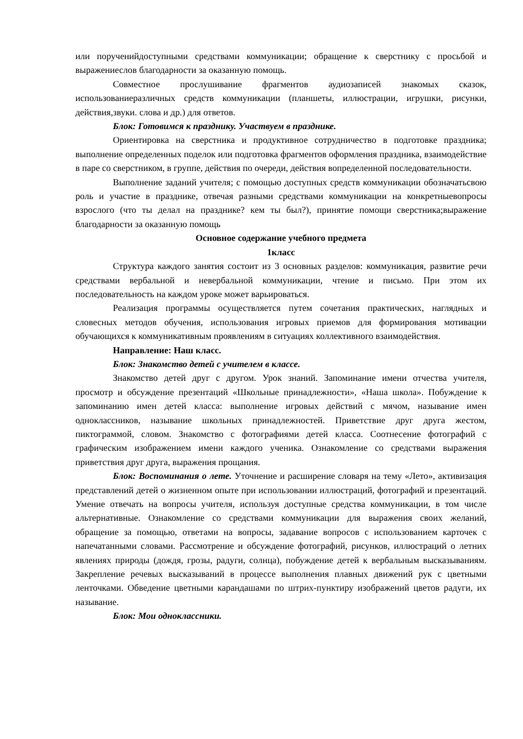или порученийдоступными средствами коммуникации; обращение к сверстнику с просьбой и выражениеслов благодарности за оказанную помощь.
Совместное прослушивание фрагментов аудиозаписей знакомых сказок, использованиеразличных средств коммуникации (планшеты, иллюстрации, игрушки, рисунки, действия,звуки. слова и др.) для ответов.
Блок: Готовимся к празднику. Участвуем в празднике.
Ориентировка на сверстника и продуктивное сотрудничество в подготовке праздника; выполнение определенных поделок или подготовка фрагментов оформления праздника, взаимодействие в паре со сверстником, в группе, действия по очереди, действия вопределенной последовательности.
Выполнение заданий учителя; с помощью доступных средств коммуникации обозначатьсвою роль и участие в празднике, отвечая разными средствами коммуникации на конкретныевопросы взрослого (что ты делал на празднике? кем ты был?), принятие помощи сверстника;выражение благодарности за оказанную помощь
Основное содержание учебного предмета
1класс
Структура каждого занятия состоит из 3 основных разделов: коммуникация, развитие речи средствами вербальной и невербальной коммуникации, чтение и письмо. При этом их последовательность на каждом уроке может варьироваться.
Реализация программы осуществляется путем сочетания практических, наглядных и словесных методов обучения, использования игровых приемов для формирования мотивации обучающихся к коммуникативным проявлениям в ситуациях коллективного взаимодействия.
Направление: Наш класс.
Блок: Знакомство детей с учителем в классе.
Знакомство детей друг с другом. Урок знаний. Запоминание имени отчества учителя, просмотр и обсуждение презентаций «Школьные принадлежности», «Наша школа». Побуждение к запоминанию имен детей класса: выполнение игровых действий с мячом, называние имен одноклассников, называние школьных принадлежностей. Приветствие друг друга жестом, пиктограммой, словом. Знакомство с фотографиями детей класса. Соотнесение фотографий с графическим изображением имени каждого ученика. Ознакомление со средствами выражения приветствия друг друга, выражения прощания.
Блок: Воспоминания о лете. Уточнение и расширение словаря на тему «Лето», активизация представлений детей о жизненном опыте при использовании иллюстраций, фотографий и презентаций. Умение отвечать на вопросы учителя, используя доступные средства коммуникации, в том числе альтернативные. Ознакомление со средствами коммуникации для выражения своих желаний, обращение за помощью, ответами на вопросы, задавание вопросов с использованием карточек с напечатанными словами. Рассмотрение и обсуждение фотографий, рисунков, иллюстраций о летних явлениях природы (дождя, грозы, радуги, солнца), побуждение детей к вербальным высказываниям. Закрепление речевых высказываний в процессе выполнения плавных движений рук с цветными ленточками. Обведение цветными карандашами по штрих-пунктиру изображений цветов радуги, их называние.
Блок: Мои одноклассники.